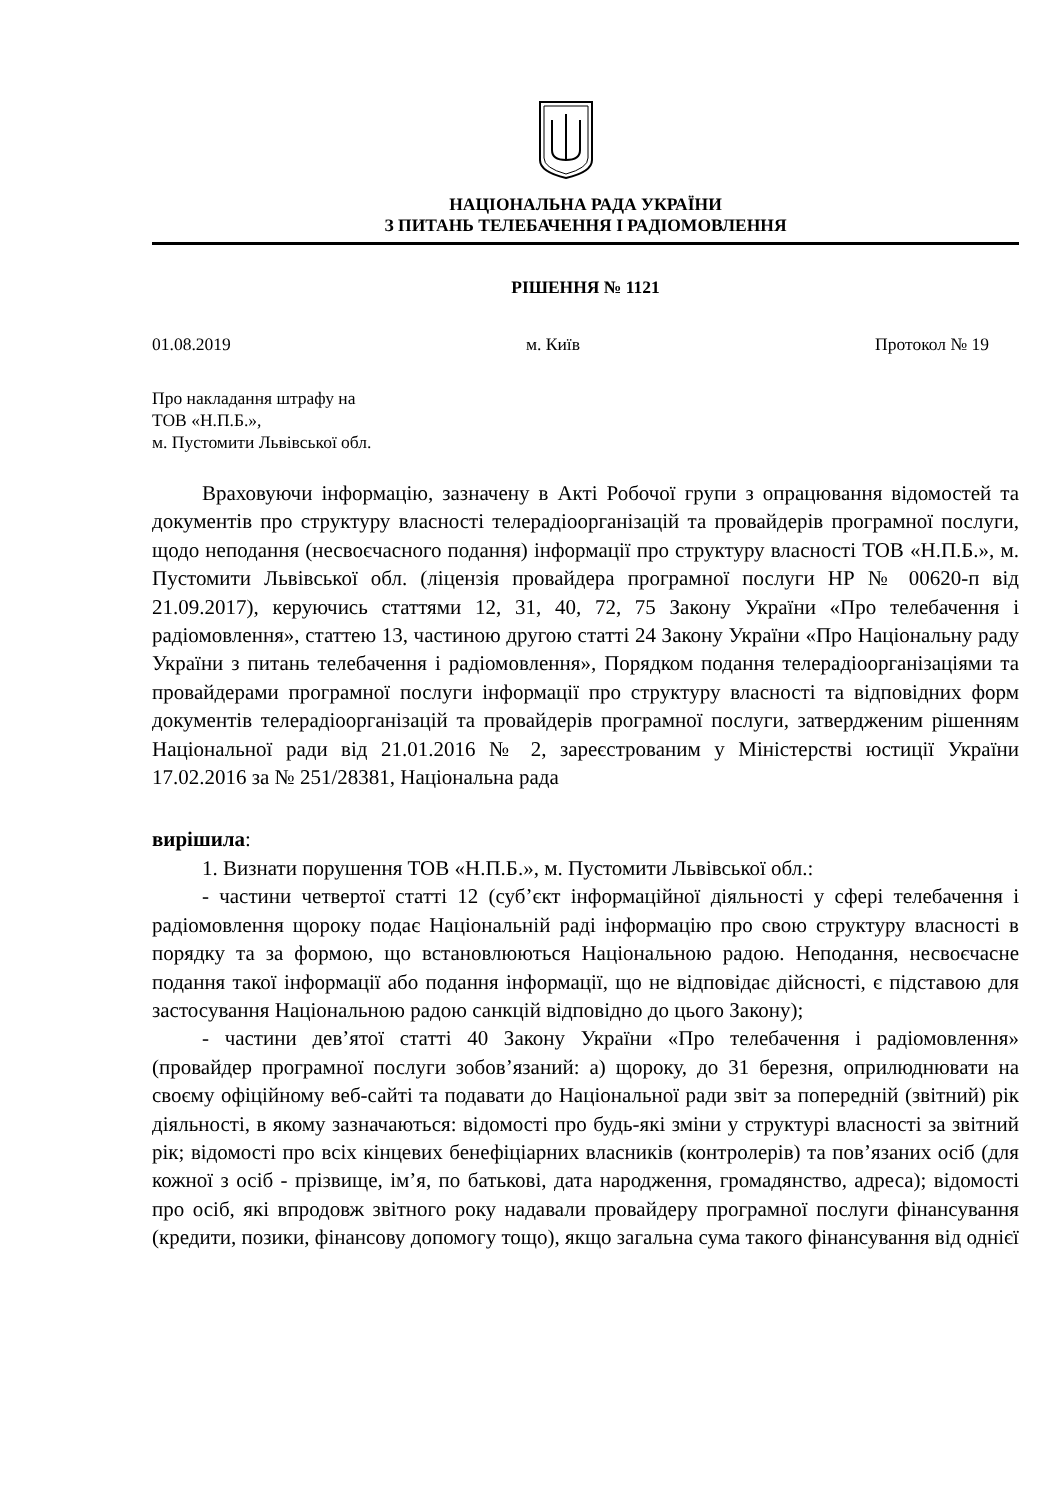НАЦІОНАЛЬНА РАДА УКРАЇНИ
З ПИТАНЬ ТЕЛЕБАЧЕННЯ І РАДІОМОВЛЕННЯ
РІШЕННЯ № 1121
01.08.2019 м. Київ Протокол № 19
Про накладання штрафу на
ТОВ «Н.П.Б.»,
м. Пустомити Львівської обл.
Враховуючи інформацію, зазначену в Акті Робочої групи з опрацювання відомостей та документів про структуру власності телерадіоорганізацій та провайдерів програмної послуги, щодо неподання (несвоєчасного подання) інформації про структуру власності ТОВ «Н.П.Б.», м. Пустомити Львівської обл. (ліцензія провайдера програмної послуги НР № 00620-п від 21.09.2017), керуючись статтями 12, 31, 40, 72, 75 Закону України «Про телебачення і радіомовлення», статтею 13, частиною другою статті 24 Закону України «Про Національну раду України з питань телебачення і радіомовлення», Порядком подання телерадіоорганізаціями та провайдерами програмної послуги інформації про структуру власності та відповідних форм документів телерадіоорганізацій та провайдерів програмної послуги, затвердженим рішенням Національної ради від 21.01.2016 № 2, зареєстрованим у Міністерстві юстиції України 17.02.2016 за № 251/28381, Національна рада
вирішила:
1. Визнати порушення ТОВ «Н.П.Б.», м. Пустомити Львівської обл.:
- частини четвертої статті 12 (суб’єкт інформаційної діяльності у сфері телебачення і радіомовлення щороку подає Національній раді інформацію про свою структуру власності в порядку та за формою, що встановлюються Національною радою. Неподання, несвоєчасне подання такої інформації або подання інформації, що не відповідає дійсності, є підставою для застосування Національною радою санкцій відповідно до цього Закону);
- частини дев’ятої статті 40 Закону України «Про телебачення і радіомовлення» (провайдер програмної послуги зобов’язаний: а) щороку, до 31 березня, оприлюднювати на своєму офіційному веб-сайті та подавати до Національної ради звіт за попередній (звітний) рік діяльності, в якому зазначаються: відомості про будь-які зміни у структурі власності за звітний рік; відомості про всіх кінцевих бенефіціарних власників (контролерів) та пов’язаних осіб (для кожної з осіб - прізвище, ім’я, по батькові, дата народження, громадянство, адреса); відомості про осіб, які впродовж звітного року надавали провайдеру програмної послуги фінансування (кредити, позики, фінансову допомогу тощо), якщо загальна сума такого фінансування від однієї